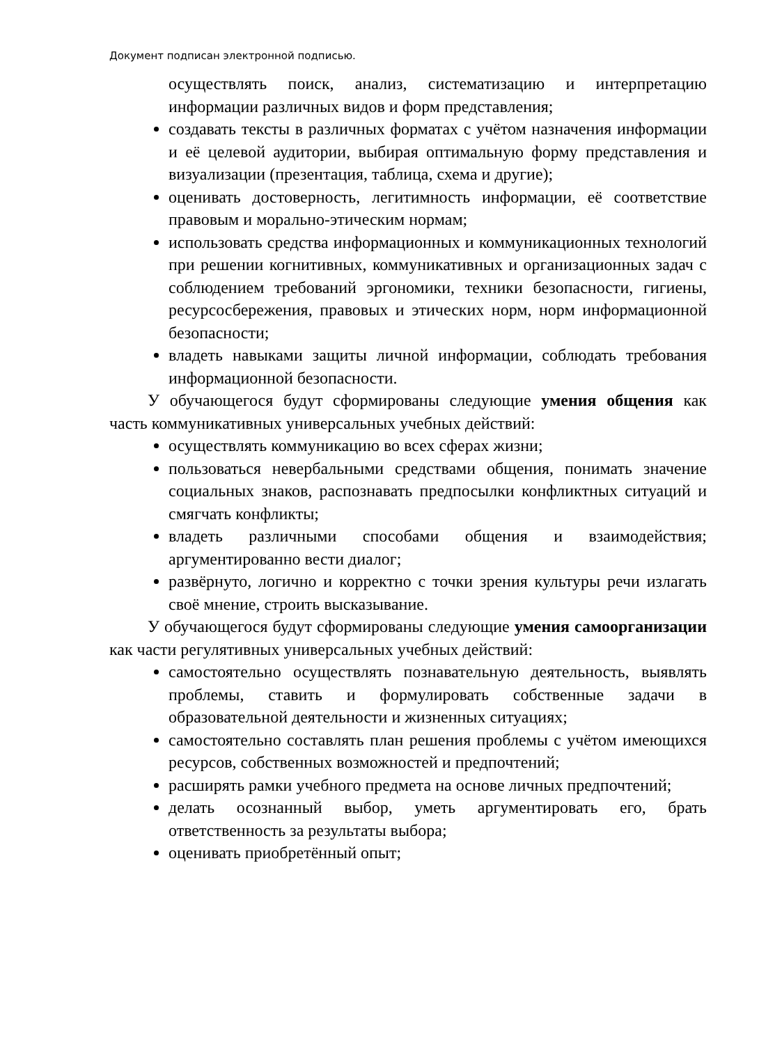Документ подписан электронной подписью.
осуществлять поиск, анализ, систематизацию и интерпретацию информации различных видов и форм представления;
создавать тексты в различных форматах с учётом назначения информации и её целевой аудитории, выбирая оптимальную форму представления и визуализации (презентация, таблица, схема и другие);
оценивать достоверность, легитимность информации, её соответствие правовым и морально-этическим нормам;
использовать средства информационных и коммуникационных технологий при решении когнитивных, коммуникативных и организационных задач с соблюдением требований эргономики, техники безопасности, гигиены, ресурсосбережения, правовых и этических норм, норм информационной безопасности;
владеть навыками защиты личной информации, соблюдать требования информационной безопасности.
У обучающегося будут сформированы следующие умения общения как часть коммуникативных универсальных учебных действий:
осуществлять коммуникацию во всех сферах жизни;
пользоваться невербальными средствами общения, понимать значение социальных знаков, распознавать предпосылки конфликтных ситуаций и смягчать конфликты;
владеть различными способами общения и взаимодействия; аргументированно вести диалог;
развёрнуто, логично и корректно с точки зрения культуры речи излагать своё мнение, строить высказывание.
У обучающегося будут сформированы следующие умения самоорганизации как части регулятивных универсальных учебных действий:
самостоятельно осуществлять познавательную деятельность, выявлять проблемы, ставить и формулировать собственные задачи в образовательной деятельности и жизненных ситуациях;
самостоятельно составлять план решения проблемы с учётом имеющихся ресурсов, собственных возможностей и предпочтений;
расширять рамки учебного предмета на основе личных предпочтений;
делать осознанный выбор, уметь аргументировать его, брать ответственность за результаты выбора;
оценивать приобретённый опыт;